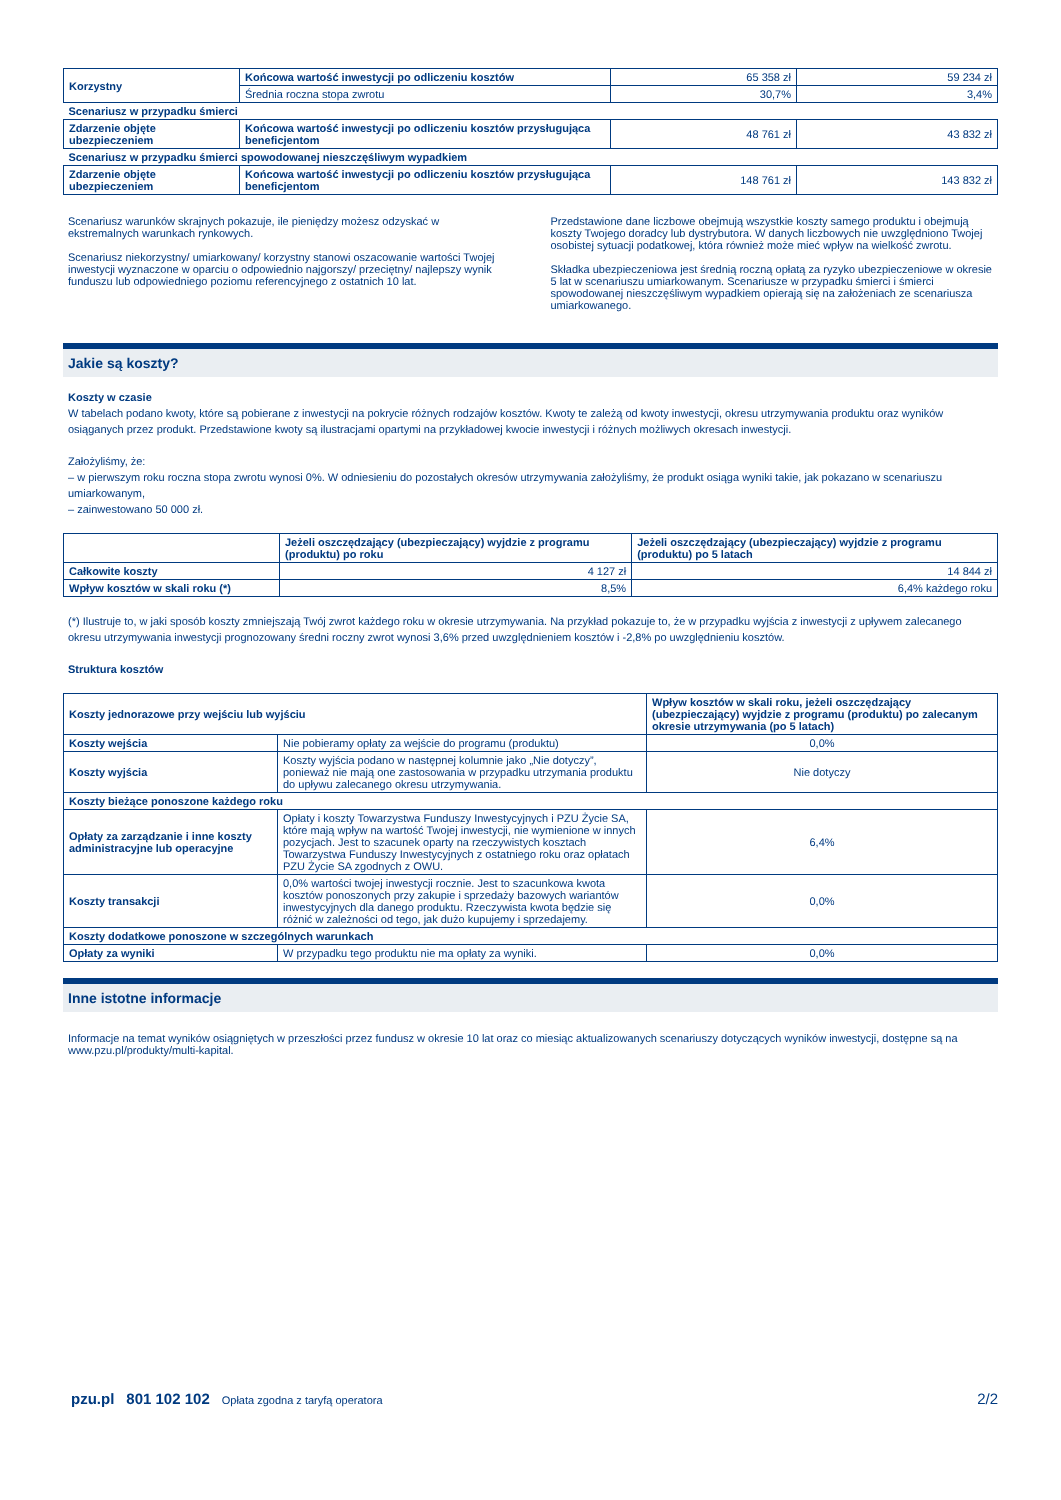| Korzystny | Końcowa wartość inwestycji po odliczeniu kosztów | 65 358 zł | 59 234 zł |
| | Średnia roczna stopa zwrotu | 30,7% | 3,4% |
| Scenariusz w przypadku śmierci | | | |
| Zdarzenie objęte ubezpieczeniem | Końcowa wartość inwestycji po odliczeniu kosztów przysługująca beneficjentom | 48 761 zł | 43 832 zł |
| Scenariusz w przypadku śmierci spowodowanej nieszczęśliwym wypadkiem | | | |
| Zdarzenie objęte ubezpieczeniem | Końcowa wartość inwestycji po odliczeniu kosztów przysługująca beneficjentom | 148 761 zł | 143 832 zł |
Scenariusz warunków skrajnych pokazuje, ile pieniędzy możesz odzyskać w ekstremalnych warunkach rynkowych.
Scenariusz niekorzystny/ umiarkowany/ korzystny stanowi oszacowanie wartości Twojej inwestycji wyznaczone w oparciu o odpowiednio najgorszy/ przeciętny/ najlepszy wynik funduszu lub odpowiedniego poziomu referencyjnego z ostatnich 10 lat.
Przedstawione dane liczbowe obejmują wszystkie koszty samego produktu i obejmują koszty Twojego doradcy lub dystrybutora. W danych liczbowych nie uwzględniono Twojej osobistej sytuacji podatkowej, która również może mieć wpływ na wielkość zwrotu.
Składka ubezpieczeniowa jest średnią roczną opłatą za ryzyko ubezpieczeniowe w okresie 5 lat w scenariuszu umiarkowanym. Scenariusze w przypadku śmierci i śmierci spowodowanej nieszczęśliwym wypadkiem opierają się na założeniach ze scenariusza umiarkowanego.
Jakie są koszty?
Koszty w czasie
W tabelach podano kwoty, które są pobierane z inwestycji na pokrycie różnych rodzajów kosztów. Kwoty te zależą od kwoty inwestycji, okresu utrzymywania produktu oraz wyników osiąganych przez produkt. Przedstawione kwoty są ilustracjami opartymi na przykładowej kwocie inwestycji i różnych możliwych okresach inwestycji.
Założyliśmy, że:
– w pierwszym roku roczna stopa zwrotu wynosi 0%. W odniesieniu do pozostałych okresów utrzymywania założyliśmy, że produkt osiąga wyniki takie, jak pokazano w scenariuszu umiarkowanym,
– zainwestowano 50 000 zł.
| | Jeżeli oszczędzający (ubezpieczający) wyjdzie z programu (produktu) po roku | Jeżeli oszczędzający (ubezpieczający) wyjdzie z programu (produktu) po 5 latach |
| --- | --- | --- |
| Całkowite koszty | 4 127 zł | 14 844 zł |
| Wpływ kosztów w skali roku (*) | 8,5% | 6,4% każdego roku |
(*) Ilustruje to, w jaki sposób koszty zmniejszają Twój zwrot każdego roku w okresie utrzymywania. Na przykład pokazuje to, że w przypadku wyjścia z inwestycji z upływem zalecanego okresu utrzymywania inwestycji prognozowany średni roczny zwrot wynosi 3,6% przed uwzględnieniem kosztów i -2,8% po uwzględnieniu kosztów.
Struktura kosztów
| Koszty jednorazowe przy wejściu lub wyjściu | | Wpływ kosztów w skali roku, jeżeli oszczędzający (ubezpieczający) wyjdzie z programu (produktu) po zalecanym okresie utrzymywania (po 5 latach) |
| Koszty wejścia | Nie pobieramy opłaty za wejście do programu (produktu) | 0,0% |
| Koszty wyjścia | Koszty wyjścia podano w następnej kolumnie jako „Nie dotyczy”, ponieważ nie mają one zastosowania w przypadku utrzymania produktu do upływu zalecanego okresu utrzymywania. | Nie dotyczy |
| Koszty bieżące ponoszone każdego roku | | |
| Opłaty za zarządzanie i inne koszty administracyjne lub operacyjne | Opłaty i koszty Towarzystwa Funduszy Inwestycyjnych i PZU Życie SA, które mają wpływ na wartość Twojej inwestycji, nie wymienione w innych pozycjach. Jest to szacunek oparty na rzeczywistych kosztach Towarzystwa Funduszy Inwestycyjnych z ostatniego roku oraz opłatach PZU Życie SA zgodnych z OWU. | 6,4% |
| Koszty transakcji | 0,0% wartości twojej inwestycji rocznie. Jest to szacunkowa kwota kosztów ponoszonych przy zakupie i sprzedaży bazowych wariantów inwestycyjnych dla danego produktu. Rzeczywista kwota będzie się różnić w zależności od tego, jak dużo kupujemy i sprzedajemy. | 0,0% |
| Koszty dodatkowe ponoszone w szczególnych warunkach | | |
| Opłaty za wyniki | W przypadku tego produktu nie ma opłaty za wyniki. | 0,0% |
Inne istotne informacje
Informacje na temat wyników osiągniętych w przeszłości przez fundusz w okresie 10 lat oraz co miesiąc aktualizowanych scenariuszy dotyczących wyników inwestycji, dostępne są na www.pzu.pl/produkty/multi-kapital.
pzu.pl 801 102 102 Opłata zgodna z taryfą operatora 2/2